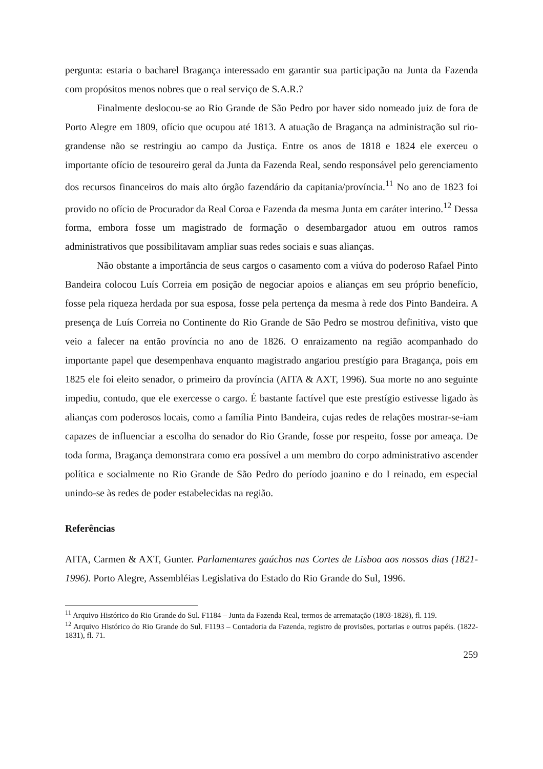pergunta: estaria o bacharel Bragança interessado em garantir sua participação na Junta da Fazenda com propósitos menos nobres que o real serviço de S.A.R.?
Finalmente deslocou-se ao Rio Grande de São Pedro por haver sido nomeado juiz de fora de Porto Alegre em 1809, ofício que ocupou até 1813. A atuação de Bragança na administração sul rio-grandense não se restringiu ao campo da Justiça. Entre os anos de 1818 e 1824 ele exerceu o importante ofício de tesoureiro geral da Junta da Fazenda Real, sendo responsável pelo gerenciamento dos recursos financeiros do mais alto órgão fazendário da capitania/província.<sup>11</sup> No ano de 1823 foi provido no ofício de Procurador da Real Coroa e Fazenda da mesma Junta em caráter interino.<sup>12</sup> Dessa forma, embora fosse um magistrado de formação o desembargador atuou em outros ramos administrativos que possibilitavam ampliar suas redes sociais e suas alianças.
Não obstante a importância de seus cargos o casamento com a viúva do poderoso Rafael Pinto Bandeira colocou Luís Correia em posição de negociar apoios e alianças em seu próprio benefício, fosse pela riqueza herdada por sua esposa, fosse pela pertença da mesma à rede dos Pinto Bandeira. A presença de Luís Correia no Continente do Rio Grande de São Pedro se mostrou definitiva, visto que veio a falecer na então província no ano de 1826. O enraizamento na região acompanhado do importante papel que desempenhava enquanto magistrado angariou prestígio para Bragança, pois em 1825 ele foi eleito senador, o primeiro da província (AITA & AXT, 1996). Sua morte no ano seguinte impediu, contudo, que ele exercesse o cargo. É bastante factível que este prestígio estivesse ligado às alianças com poderosos locais, como a família Pinto Bandeira, cujas redes de relações mostrar-se-iam capazes de influenciar a escolha do senador do Rio Grande, fosse por respeito, fosse por ameaça. De toda forma, Bragança demonstrara como era possível a um membro do corpo administrativo ascender política e socialmente no Rio Grande de São Pedro do período joanino e do I reinado, em especial unindo-se às redes de poder estabelecidas na região.
Referências
AITA, Carmen & AXT, Gunter. Parlamentares gaúchos nas Cortes de Lisboa aos nossos dias (1821-1996). Porto Alegre, Assembléias Legislativa do Estado do Rio Grande do Sul, 1996.
<sup>11</sup> Arquivo Histórico do Rio Grande do Sul. F1184 – Junta da Fazenda Real, termos de arrematação (1803-1828), fl. 119.
<sup>12</sup> Arquivo Histórico do Rio Grande do Sul. F1193 – Contadoria da Fazenda, registro de provisões, portarias e outros papéis. (1822-1831), fl. 71.
259